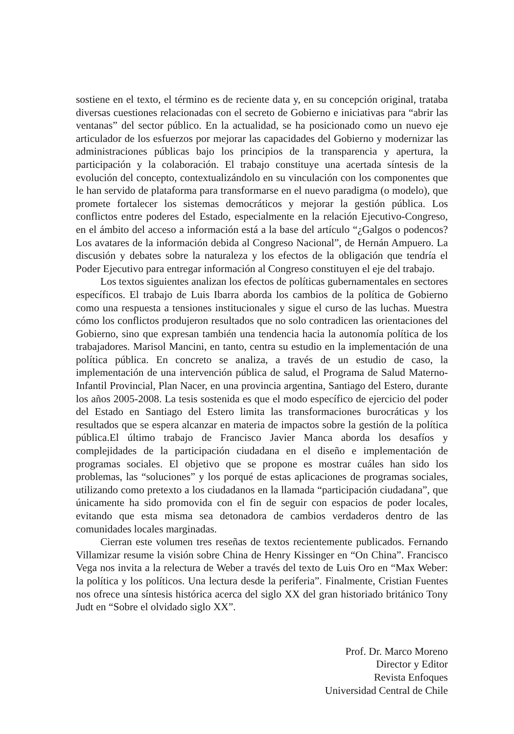sostiene en el texto, el término es de reciente data y, en su concepción original, trataba diversas cuestiones relacionadas con el secreto de Gobierno e iniciativas para “abrir las ventanas” del sector público. En la actualidad, se ha posicionado como un nuevo eje articulador de los esfuerzos por mejorar las capacidades del Gobierno y modernizar las administraciones públicas bajo los principios de la transparencia y apertura, la participación y la colaboración. El trabajo constituye una acertada síntesis de la evolución del concepto, contextualizándolo en su vinculación con los componentes que le han servido de plataforma para transformarse en el nuevo paradigma (o modelo), que promete fortalecer los sistemas democráticos y mejorar la gestión pública. Los conflictos entre poderes del Estado, especialmente en la relación Ejecutivo-Congreso, en el ámbito del acceso a información está a la base del artículo “¿Galgos o podencos? Los avatares de la información debida al Congreso Nacional”, de Hernán Ampuero. La discusión y debates sobre la naturaleza y los efectos de la obligación que tendría el Poder Ejecutivo para entregar información al Congreso constituyen el eje del trabajo.
Los textos siguientes analizan los efectos de políticas gubernamentales en sectores específicos. El trabajo de Luis Ibarra aborda los cambios de la política de Gobierno como una respuesta a tensiones institucionales y sigue el curso de las luchas. Muestra cómo los conflictos produjeron resultados que no solo contradicen las orientaciones del Gobierno, sino que expresan también una tendencia hacia la autonomía política de los trabajadores. Marisol Mancini, en tanto, centra su estudio en la implementación de una política pública. En concreto se analiza, a través de un estudio de caso, la implementación de una intervención pública de salud, el Programa de Salud Materno-Infantil Provincial, Plan Nacer, en una provincia argentina, Santiago del Estero, durante los años 2005-2008. La tesis sostenida es que el modo específico de ejercicio del poder del Estado en Santiago del Estero limita las transformaciones burocráticas y los resultados que se espera alcanzar en materia de impactos sobre la gestión de la política pública.El último trabajo de Francisco Javier Manca aborda los desafíos y complejidades de la participación ciudadana en el diseño e implementación de programas sociales. El objetivo que se propone es mostrar cuáles han sido los problemas, las “soluciones” y los porqué de estas aplicaciones de programas sociales, utilizando como pretexto a los ciudadanos en la llamada “participación ciudadana”, que únicamente ha sido promovida con el fin de seguir con espacios de poder locales, evitando que esta misma sea detonadora de cambios verdaderos dentro de las comunidades locales marginadas.
Cierran este volumen tres reseñas de textos recientemente publicados. Fernando Villamizar resume la visión sobre China de Henry Kissinger en “On China”. Francisco Vega nos invita a la relectura de Weber a través del texto de Luis Oro en “Max Weber: la política y los políticos. Una lectura desde la periferia”. Finalmente, Cristian Fuentes nos ofrece una síntesis histórica acerca del siglo XX del gran historiado británico Tony Judt en “Sobre el olvidado siglo XX”.
Prof. Dr. Marco Moreno
Director y Editor
Revista Enfoques
Universidad Central de Chile